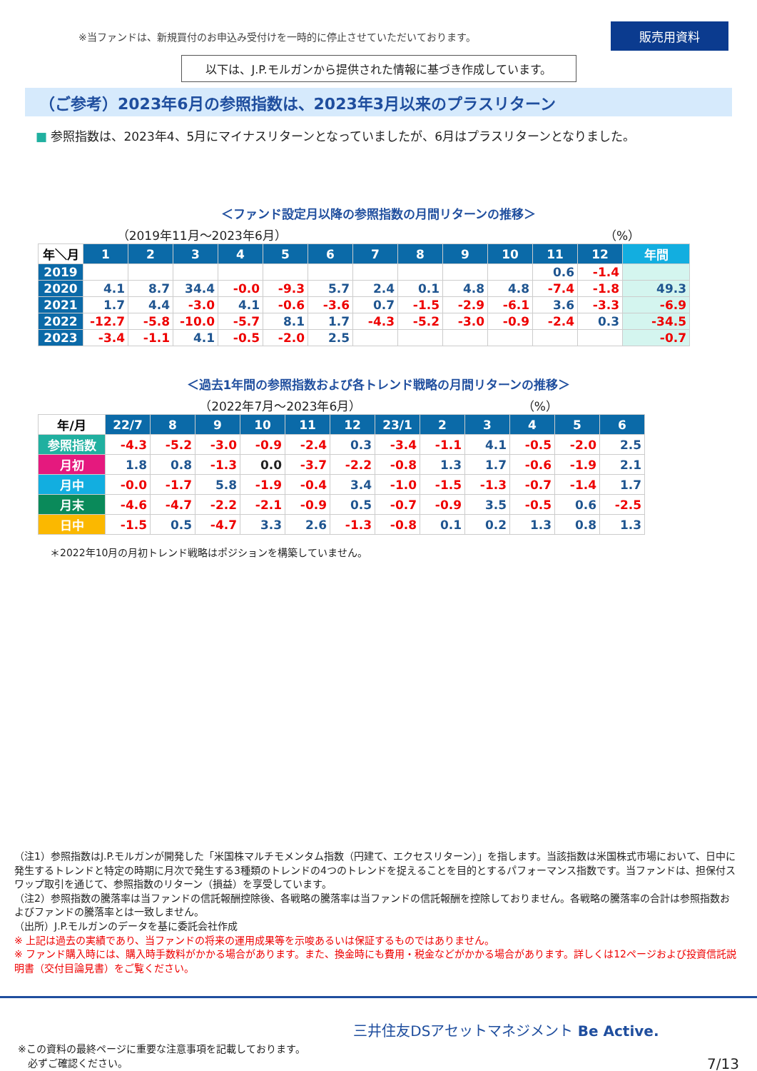※当ファンドは、新規買付のお申込み受付けを一時的に停止させていただいております。
販売用資料
以下は、J.P.モルガンから提供された情報に基づき作成しています。
（ご参考）2023年6月の参照指数は、2023年3月以来のプラスリターン
■ 参照指数は、2023年4、5月にマイナスリターンとなっていましたが、6月はプラスリターンとなりました。
＜ファンド設定月以降の参照指数の月間リターンの推移＞
（2019年11月～2023年6月） （%）
| 年＼月 | 1 | 2 | 3 | 4 | 5 | 6 | 7 | 8 | 9 | 10 | 11 | 12 | 年間 |
| --- | --- | --- | --- | --- | --- | --- | --- | --- | --- | --- | --- | --- | --- |
| 2019 | | | | | | | | | | | 0.6 | -1.4 | |
| 2020 | 4.1 | 8.7 | 34.4 | -0.0 | -9.3 | 5.7 | 2.4 | 0.1 | 4.8 | 4.8 | -7.4 | -1.8 | 49.3 |
| 2021 | 1.7 | 4.4 | -3.0 | 4.1 | -0.6 | -3.6 | 0.7 | -1.5 | -2.9 | -6.1 | 3.6 | -3.3 | -6.9 |
| 2022 | -12.7 | -5.8 | -10.0 | -5.7 | 8.1 | 1.7 | -4.3 | -5.2 | -3.0 | -0.9 | -2.4 | 0.3 | -34.5 |
| 2023 | -3.4 | -1.1 | 4.1 | -0.5 | -2.0 | 2.5 | | | | | | | -0.7 |
＜過去1年間の参照指数および各トレンド戦略の月間リターンの推移＞
（2022年7月～2023年6月） （%）
| 年/月 | 22/7 | 8 | 9 | 10 | 11 | 12 | 23/1 | 2 | 3 | 4 | 5 | 6 |
| --- | --- | --- | --- | --- | --- | --- | --- | --- | --- | --- | --- | --- |
| 参照指数 | -4.3 | -5.2 | -3.0 | -0.9 | -2.4 | 0.3 | -3.4 | -1.1 | 4.1 | -0.5 | -2.0 | 2.5 |
| 月初 | 1.8 | 0.8 | -1.3 | 0.0 | -3.7 | -2.2 | -0.8 | 1.3 | 1.7 | -0.6 | -1.9 | 2.1 |
| 月中 | -0.0 | -1.7 | 5.8 | -1.9 | -0.4 | 3.4 | -1.0 | -1.5 | -1.3 | -0.7 | -1.4 | 1.7 |
| 月末 | -4.6 | -4.7 | -2.2 | -2.1 | -0.9 | 0.5 | -0.7 | -0.9 | 3.5 | -0.5 | 0.6 | -2.5 |
| 日中 | -1.5 | 0.5 | -4.7 | 3.3 | 2.6 | -1.3 | -0.8 | 0.1 | 0.2 | 1.3 | 0.8 | 1.3 |
＊2022年10月の月初トレンド戦略はポジションを構築していません。
（注1）参照指数はJ.P.モルガンが開発した「米国株マルチモメンタム指数（円建て、エクセスリターン）」を指します。当該指数は米国株式市場において、日中に発生するトレンドと特定の時期に月次で発生する3種類のトレンドの4つのトレンドを捉えることを目的とするパフォーマンス指数です。当ファンドは、担保付スワップ取引を通じて、参照指数のリターン（損益）を享受しています。
（注2）参照指数の騰落率は当ファンドの信託報酬控除後、各戦略の騰落率は当ファンドの信託報酬を控除しておりません。各戦略の騰落率の合計は参照指数およびファンドの騰落率とは一致しません。
（出所）J.P.モルガンのデータを基に委託会社作成
※ 上記は過去の実績であり、当ファンドの将来の運用成果等を示唆あるいは保証するものではありません。
※ ファンド購入時には、購入時手数料がかかる場合があります。また、換金時にも費用・税金などがかかる場合があります。詳しくは12ページおよび投資信託説明書（交付目論見書）をご覧ください。
※この資料の最終ページに重要な注意事項を記載しております。
　必ずご確認ください。
三井住友DSアセットマネジメント Be Active.
7/13